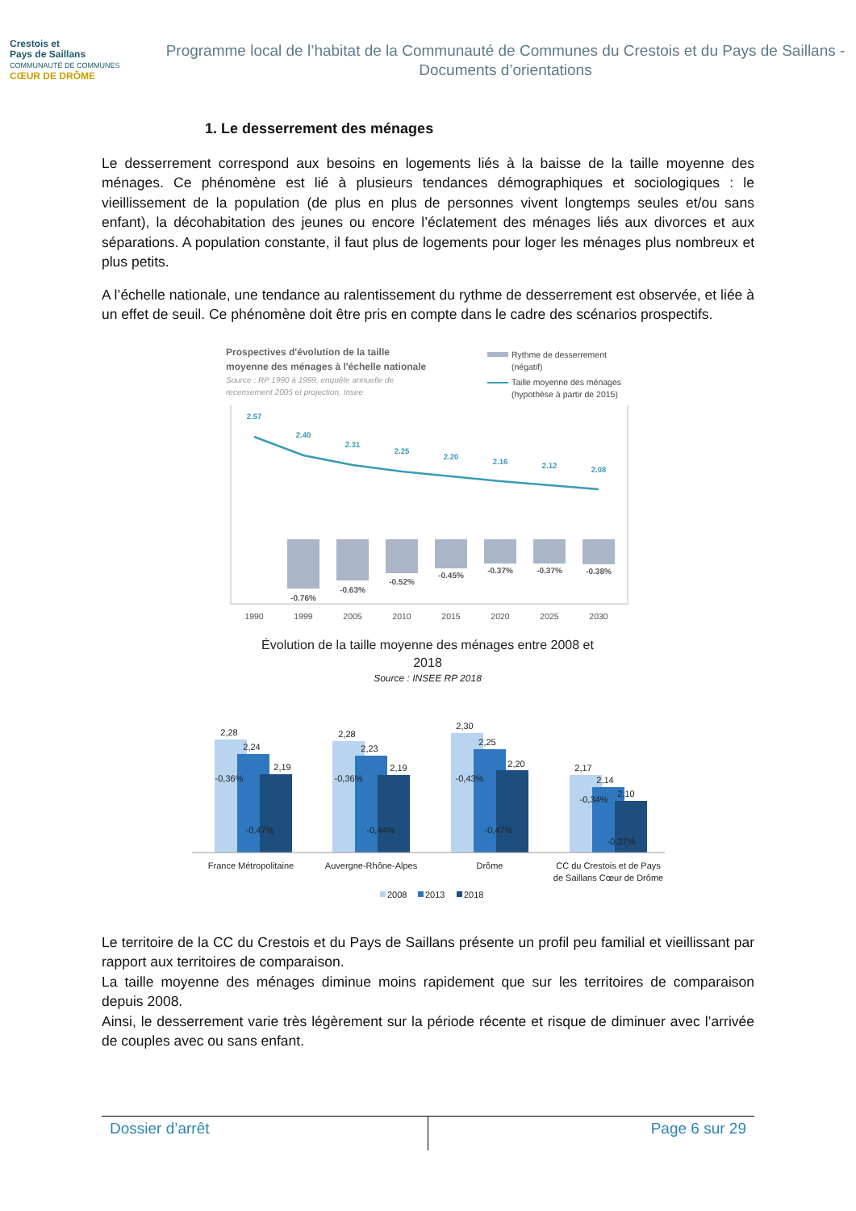Crestois et
Pays de Saillans
COMMUNAUTÉ DE COMMUNES
CŒUR DE DRÔME
Programme local de l’habitat de la Communauté de Communes du Crestois et du Pays de Saillans - Documents d’orientations
1. Le desserrement des ménages
Le desserrement correspond aux besoins en logements liés à la baisse de la taille moyenne des ménages. Ce phénomène est lié à plusieurs tendances démographiques et sociologiques : le vieillissement de la population (de plus en plus de personnes vivent longtemps seules et/ou sans enfant), la décohabitation des jeunes ou encore l’éclatement des ménages liés aux divorces et aux séparations. A population constante, il faut plus de logements pour loger les ménages plus nombreux et plus petits.
A l’échelle nationale, une tendance au ralentissement du rythme de desserrement est observée, et liée à un effet de seuil. Ce phénomène doit être pris en compte dans le cadre des scénarios prospectifs.
Prospectives d'évolution de la taille
moyenne des ménages à l'échelle nationale
Source : RP 1990 à 1999, enquête annuelle de
recensement 2005 et projection, Insee
Rythme de desserrement
(négatif)
Taille moyenne des ménages
(hypothèse à partir de 2015)
-0.76%
-0.63%
-0.52%
-0.45%
-0.37%
-0.37%
-0.38%
2.57
2.40
2.31
2.25
2.20
2.16
2.12
2.08
1990
1999
2005
2010
2015
2020
2025
2030
Évolution de la taille moyenne des ménages entre 2008 et
2018
Source : INSEE RP 2018
2,28
2,24
2,19
-0,36%
-0,47%
2,28
2,23
2,19
-0,36%
-0,44%
2,30
2,25
2,20
-0,43%
-0,47%
2,17
2,14
2,10
-0,34%
-0,37%
France Métropolitaine
Auvergne-Rhône-Alpes
Drôme
CC du Crestois et de Pays
de Saillans Cœur de Drôme
2008
2013
2018
Le territoire de la CC du Crestois et du Pays de Saillans présente un profil peu familial et vieillissant par rapport aux territoires de comparaison.
La taille moyenne des ménages diminue moins rapidement que sur les territoires de comparaison depuis 2008.
Ainsi, le desserrement varie très légèrement sur la période récente et risque de diminuer avec l’arrivée de couples avec ou sans enfant.
Dossier d’arrêt Page 6 sur 29